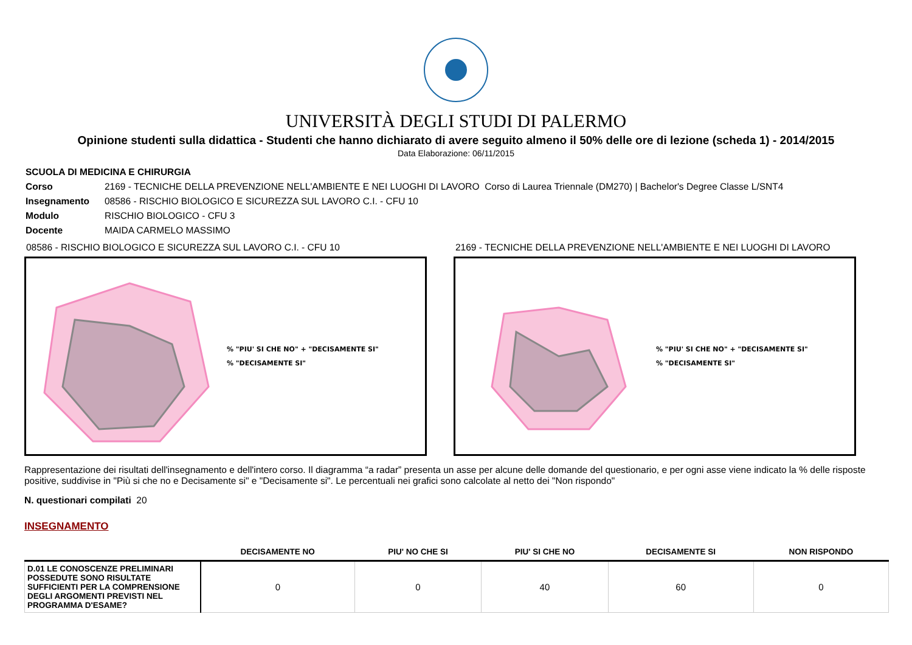UNIVERSITÀ DEGLI STUDI DI PALERMO
Opinione studenti sulla didattica - Studenti che hanno dichiarato di avere seguito almeno il 50% delle ore di lezione (scheda 1) - 2014/2015
Data Elaborazione: 06/11/2015
| SCUOLA DI MEDICINA E CHIRURGIA | |
| Corso | 2169 - TECNICHE DELLA PREVENZIONE NELL'AMBIENTE E NEI LUOGHI DI LAVORO Corso di Laurea Triennale (DM270) / Bachelor's Degree Classe L/SNT4 |
| Insegnamento | 08586 - RISCHIO BIOLOGICO E SICUREZZA SUL LAVORO C.I. - CFU 10 |
| Modulo | RISCHIO BIOLOGICO - CFU 3 |
| Docente | MAIDA CARMELO MASSIMO |
08586 - RISCHIO BIOLOGICO E SICUREZZA SUL LAVORO C.I. - CFU 10
% "PIU' SI CHE NO" + "DECISAMENTE SI"
% "DECISAMENTE SI"
2169 - TECNICHE DELLA PREVENZIONE NELL'AMBIENTE E NEI LUOGHI DI LAVORO
% "PIU' SI CHE NO" + "DECISAMENTE SI"
% "DECISAMENTE SI"
Rappresentazione dei risultati dell'insegnamento e dell'intero corso. Il diagramma “a radar” presenta un asse per alcune delle domande del questionario, e per ogni asse viene indicato la % delle risposte positive, suddivise in "Più si che no e Decisamente si" e "Decisamente si". Le percentuali nei grafici sono calcolate al netto dei "Non rispondo"
N. questionari compilati 20
INSEGNAMENTO
| | DECISAMENTE NO | PIU' NO CHE SI | PIU' SI CHE NO | DECISAMENTE SI | NON RISPONDO |
| --- | --- | --- | --- | --- | --- |
| D.01 LE CONOSCENZE PRELIMINARI POSSEDUTE SONO RISULTATE SUFFICIENTI PER LA COMPRENSIONE DEGLI ARGOMENTI PREVISTI NEL PROGRAMMA D'ESAME? | 0 | 0 | 40 | 60 | 0 |